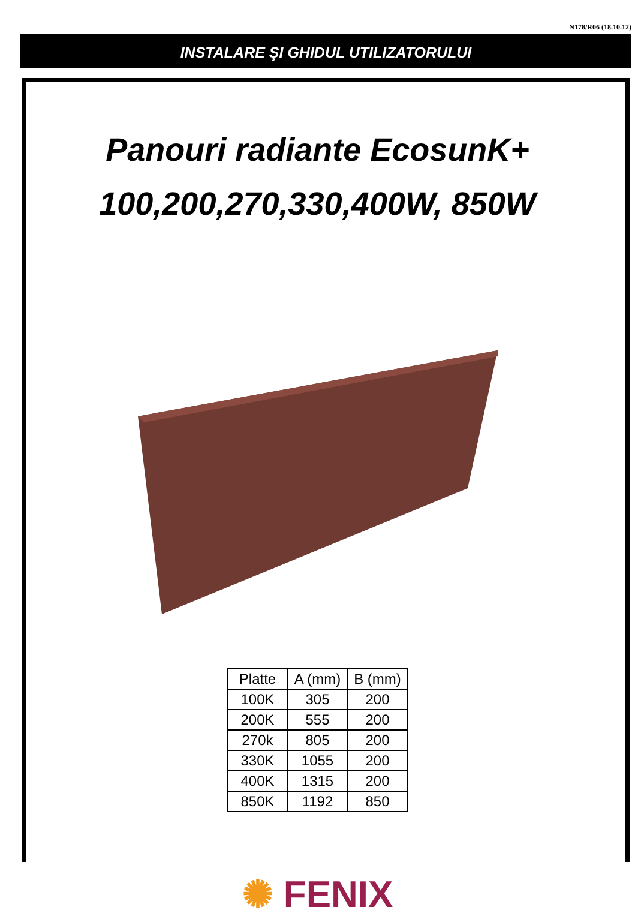N178/R06 (18.10.12)
INSTALARE ŞI GHIDUL UTILIZATORULUI
Panouri radiante EcosunK+
100,200,270,330,400W, 850W
| Platte | A (mm) | B (mm) |
| --- | --- | --- |
| 100K | 305 | 200 |
| 200K | 555 | 200 |
| 270k | 805 | 200 |
| 330K | 1055 | 200 |
| 400K | 1315 | 200 |
| 850K | 1192 | 850 |
✺ FENIX